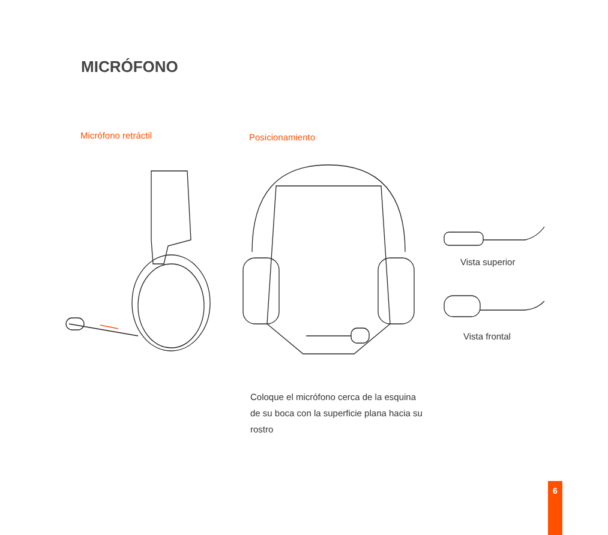MICRÓFONO
Micrófono retráctil Posicionamiento
Vista superior
Vista frontal
Coloque el micrófono cerca de la esquina de su boca con la superficie plana hacia su rostro
6